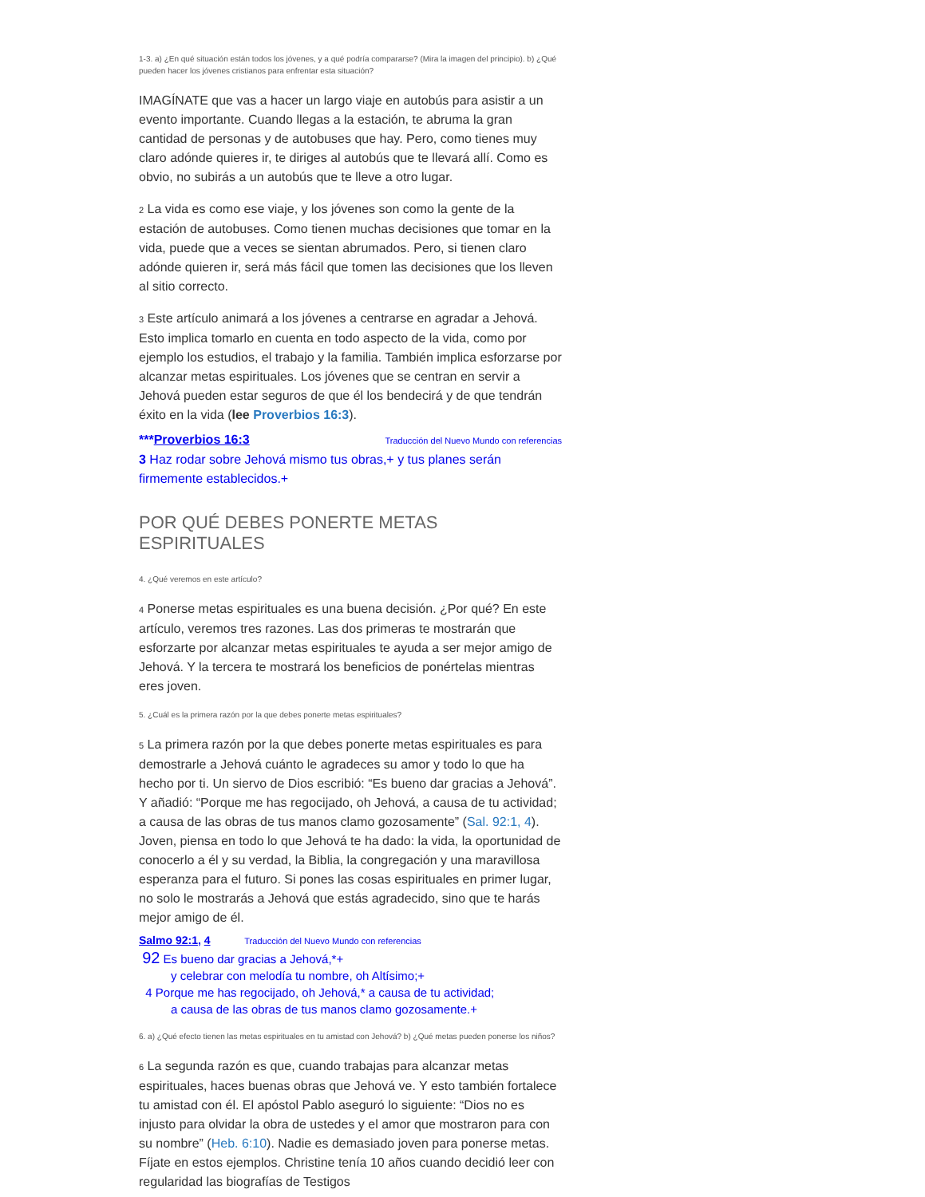1-3. a) ¿En qué situación están todos los jóvenes, y a qué podría compararse? (Mira la imagen del principio). b) ¿Qué pueden hacer los jóvenes cristianos para enfrentar esta situación?
IMAGÍNATE que vas a hacer un largo viaje en autobús para asistir a un evento importante. Cuando llegas a la estación, te abruma la gran cantidad de personas y de autobuses que hay. Pero, como tienes muy claro adónde quieres ir, te diriges al autobús que te llevará allí. Como es obvio, no subirás a un autobús que te lleve a otro lugar.
2 La vida es como ese viaje, y los jóvenes son como la gente de la estación de autobuses. Como tienen muchas decisiones que tomar en la vida, puede que a veces se sientan abrumados. Pero, si tienen claro adónde quieren ir, será más fácil que tomen las decisiones que los lleven al sitio correcto.
3 Este artículo animará a los jóvenes a centrarse en agradar a Jehová. Esto implica tomarlo en cuenta en todo aspecto de la vida, como por ejemplo los estudios, el trabajo y la familia. También implica esforzarse por alcanzar metas espirituales. Los jóvenes que se centran en servir a Jehová pueden estar seguros de que él los bendecirá y de que tendrán éxito en la vida (lee Proverbios 16:3).
***Proverbios 16:3 Traducción del Nuevo Mundo con referencias
3 Haz rodar sobre Jehová mismo tus obras,+ y tus planes serán firmemente establecidos.+
POR QUÉ DEBES PONERTE METAS ESPIRITUALES
4. ¿Qué veremos en este artículo?
4 Ponerse metas espirituales es una buena decisión. ¿Por qué? En este artículo, veremos tres razones. Las dos primeras te mostrarán que esforzarte por alcanzar metas espirituales te ayuda a ser mejor amigo de Jehová. Y la tercera te mostrará los beneficios de ponértelas mientras eres joven.
5. ¿Cuál es la primera razón por la que debes ponerte metas espirituales?
5 La primera razón por la que debes ponerte metas espirituales es para demostrarle a Jehová cuánto le agradeces su amor y todo lo que ha hecho por ti. Un siervo de Dios escribió: “Es bueno dar gracias a Jehová”. Y añadió: “Porque me has regocijado, oh Jehová, a causa de tu actividad; a causa de las obras de tus manos clamo gozosamente” (Sal. 92:1, 4). Joven, piensa en todo lo que Jehová te ha dado: la vida, la oportunidad de conocerlo a él y su verdad, la Biblia, la congregación y una maravillosa esperanza para el futuro. Si pones las cosas espirituales en primer lugar, no solo le mostrarás a Jehová que estás agradecido, sino que te harás mejor amigo de él.
Salmo 92:1, 4 Traducción del Nuevo Mundo con referencias
92 Es bueno dar gracias a Jehová,*+
y celebrar con melodía tu nombre, oh Altísimo;+
4 Porque me has regocijado, oh Jehová,* a causa de tu actividad;
a causa de las obras de tus manos clamo gozosamente.+
6. a) ¿Qué efecto tienen las metas espirituales en tu amistad con Jehová? b) ¿Qué metas pueden ponerse los niños?
6 La segunda razón es que, cuando trabajas para alcanzar metas espirituales, haces buenas obras que Jehová ve. Y esto también fortalece tu amistad con él. El apóstol Pablo aseguró lo siguiente: “Dios no es injusto para olvidar la obra de ustedes y el amor que mostraron para con su nombre” (Heb. 6:10). Nadie es demasiado joven para ponerse metas. Fíjate en estos ejemplos. Christine tenía 10 años cuando decidió leer con regularidad las biografías de Testigos